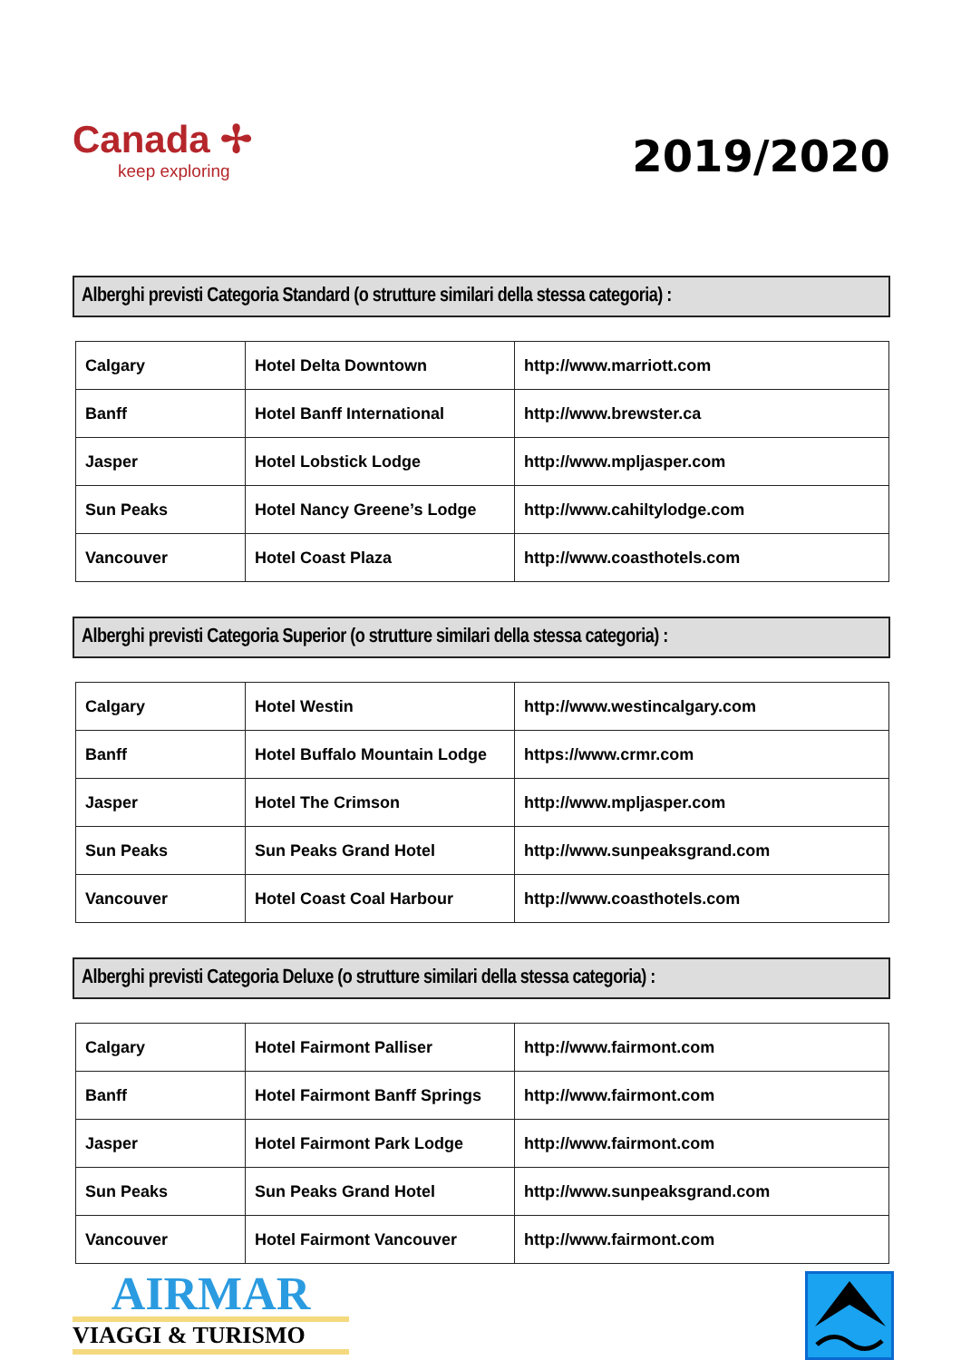Canada ✢
keep exploring
2019/2020
Alberghi previsti Categoria Standard (o strutture similari della stessa categoria) :
| Calgary | Hotel Delta Downtown | http://www.marriott.com |
| Banff | Hotel Banff International | http://www.brewster.ca |
| Jasper | Hotel Lobstick Lodge | http://www.mpljasper.com |
| Sun Peaks | Hotel Nancy Greene’s Lodge | http://www.cahiltylodge.com |
| Vancouver | Hotel Coast Plaza | http://www.coasthotels.com |
Alberghi previsti Categoria Superior (o strutture similari della stessa categoria) :
| Calgary | Hotel Westin | http://www.westincalgary.com |
| Banff | Hotel Buffalo Mountain Lodge | https://www.crmr.com |
| Jasper | Hotel The Crimson | http://www.mpljasper.com |
| Sun Peaks | Sun Peaks Grand Hotel | http://www.sunpeaksgrand.com |
| Vancouver | Hotel Coast Coal Harbour | http://www.coasthotels.com |
Alberghi previsti Categoria Deluxe (o strutture similari della stessa categoria) :
| Calgary | Hotel Fairmont Palliser | http://www.fairmont.com |
| Banff | Hotel Fairmont Banff Springs | http://www.fairmont.com |
| Jasper | Hotel Fairmont Park Lodge | http://www.fairmont.com |
| Sun Peaks | Sun Peaks Grand Hotel | http://www.sunpeaksgrand.com |
| Vancouver | Hotel Fairmont Vancouver | http://www.fairmont.com |
AIRMAR
VIAGGI & TURISMO